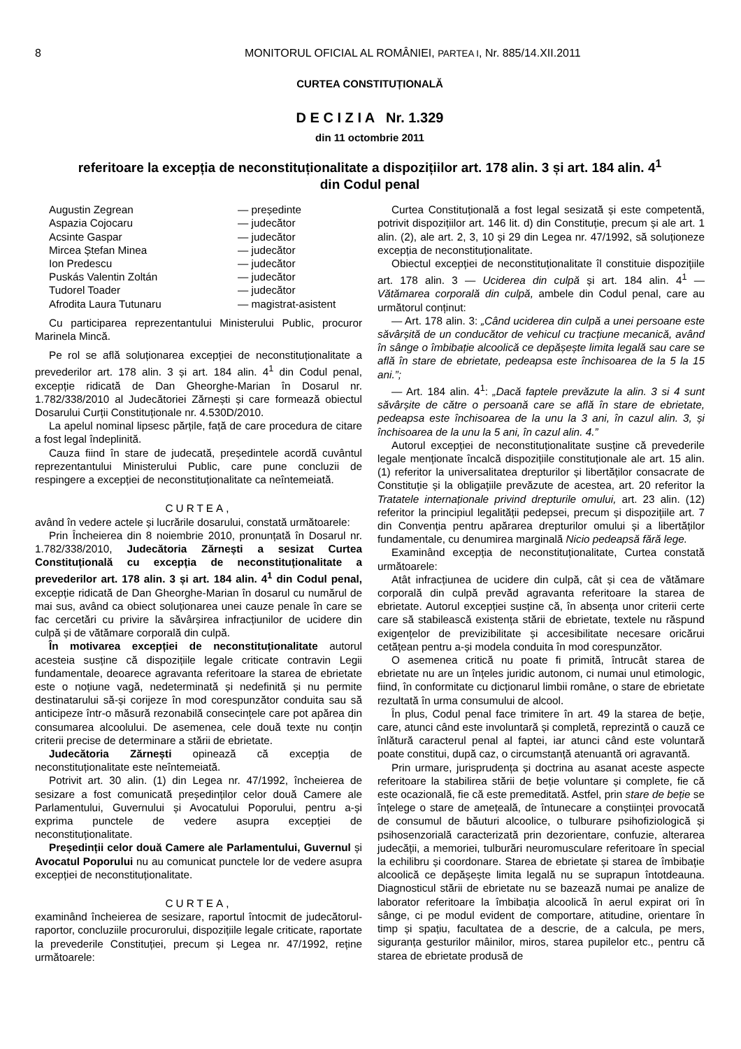8 MONITORUL OFICIAL AL ROMÂNIEI, PARTEA I, Nr. 885/14.XII.2011
CURTEA CONSTITUȚIONALĂ
D E C I Z I A Nr. 1.329
din 11 octombrie 2011
referitoare la excepția de neconstituționalitate a dispozițiilor art. 178 alin. 3 și art. 184 alin. 4<sup>1</sup>
din Codul penal
Augustin Zegrean — președinte Aspazia Cojocaru — judecător Acsinte Gaspar — judecător Mircea Ștefan Minea — judecător Ion Predescu — judecător Puskás Valentin Zoltán — judecător Tudorel Toader — judecător Afrodita Laura Tutunaru — magistrat-asistent
Cu participarea reprezentantului Ministerului Public, procuror Marinela Mincă.
Pe rol se află soluționarea excepției de neconstituționalitate a prevederilor art. 178 alin. 3 și art. 184 alin. 4<sup>1</sup> din Codul penal, excepție ridicată de Dan Gheorghe-Marian în Dosarul nr. 1.782/338/2010 al Judecătoriei Zărnești și care formează obiectul Dosarului Curții Constituționale nr. 4.530D/2010.
La apelul nominal lipsesc părțile, față de care procedura de citare a fost legal îndeplinită.
Cauza fiind în stare de judecată, președintele acordă cuvântul reprezentantului Ministerului Public, care pune concluzii de respingere a excepției de neconstituționalitate ca neîntemeiată.
CURTEA,
având în vedere actele și lucrările dosarului, constată următoarele:
Prin Încheierea din 8 noiembrie 2010, pronunțată în Dosarul nr. 1.782/338/2010, Judecătoria Zărnești a sesizat Curtea Constituțională cu excepția de neconstituționalitate a prevederilor art. 178 alin. 3 și art. 184 alin. 4<sup>1</sup> din Codul penal, excepție ridicată de Dan Gheorghe-Marian în dosarul cu numărul de mai sus, având ca obiect soluționarea unei cauze penale în care se fac cercetări cu privire la săvârșirea infracțiunilor de ucidere din culpă și de vătămare corporală din culpă.
În motivarea excepției de neconstituționalitate autorul acesteia susține că dispozițiile legale criticate contravin Legii fundamentale, deoarece agravanta referitoare la starea de ebrietate este o noțiune vagă, nedeterminată și nedefinită și nu permite destinatarului să-și corijeze în mod corespunzător conduita sau să anticipeze într-o măsură rezonabilă consecințele care pot apărea din consumarea alcoolului. De asemenea, cele două texte nu conțin criterii precise de determinare a stării de ebrietate.
Judecătoria Zărnești opinează că excepția de neconstituționalitate este neîntemeiată.
Potrivit art. 30 alin. (1) din Legea nr. 47/1992, încheierea de sesizare a fost comunicată președinților celor două Camere ale Parlamentului, Guvernului și Avocatului Poporului, pentru a-și exprima punctele de vedere asupra excepției de neconstituționalitate.
Președinții celor două Camere ale Parlamentului, Guvernul și Avocatul Poporului nu au comunicat punctele lor de vedere asupra excepției de neconstituționalitate.
CURTEA,
examinând încheierea de sesizare, raportul întocmit de judecătorul-raportor, concluziile procurorului, dispozițiile legale criticate, raportate la prevederile Constituției, precum și Legea nr. 47/1992, reține următoarele:
Curtea Constituțională a fost legal sesizată și este competentă, potrivit dispozițiilor art. 146 lit. d) din Constituție, precum și ale art. 1 alin. (2), ale art. 2, 3, 10 și 29 din Legea nr. 47/1992, să soluționeze excepția de neconstituționalitate.
Obiectul excepției de neconstituționalitate îl constituie dispozițiile art. 178 alin. 3 — Uciderea din culpă și art. 184 alin. 4<sup>1</sup> — Vătămarea corporală din culpă, ambele din Codul penal, care au următorul conținut:
— Art. 178 alin. 3: „Când uciderea din culpă a unei persoane este săvârșită de un conducător de vehicul cu tracțiune mecanică, având în sânge o îmbibație alcoolică ce depășește limita legală sau care se află în stare de ebrietate, pedeapsa este închisoarea de la 5 la 15 ani.”;
— Art. 184 alin. 4<sup>1</sup>: „Dacă faptele prevăzute la alin. 3 si 4 sunt săvârșite de către o persoană care se află în stare de ebrietate, pedeapsa este închisoarea de la unu la 3 ani, în cazul alin. 3, și închisoarea de la unu la 5 ani, în cazul alin. 4.”
Autorul excepției de neconstituționalitate susține că prevederile legale menționate încalcă dispozițiile constituționale ale art. 15 alin. (1) referitor la universalitatea drepturilor și libertăților consacrate de Constituție și la obligațiile prevăzute de acestea, art. 20 referitor la Tratatele internaționale privind drepturile omului, art. 23 alin. (12) referitor la principiul legalității pedepsei, precum și dispozițiile art. 7 din Convenția pentru apărarea drepturilor omului și a libertăților fundamentale, cu denumirea marginală Nicio pedeapsă fără lege.
Examinând excepția de neconstituționalitate, Curtea constată următoarele:
Atât infracțiunea de ucidere din culpă, cât și cea de vătămare corporală din culpă prevăd agravanta referitoare la starea de ebrietate. Autorul excepției susține că, în absența unor criterii certe care să stabilească existența stării de ebrietate, textele nu răspund exigențelor de previzibilitate și accesibilitate necesare oricărui cetățean pentru a-și modela conduita în mod corespunzător.
O asemenea critică nu poate fi primită, întrucât starea de ebrietate nu are un înțeles juridic autonom, ci numai unul etimologic, fiind, în conformitate cu dicționarul limbii române, o stare de ebrietate rezultată în urma consumului de alcool.
În plus, Codul penal face trimitere în art. 49 la starea de beție, care, atunci când este involuntară și completă, reprezintă o cauză ce înlătură caracterul penal al faptei, iar atunci când este voluntară poate constitui, după caz, o circumstanță atenuantă ori agravantă.
Prin urmare, jurisprudența și doctrina au asanat aceste aspecte referitoare la stabilirea stării de beție voluntare și complete, fie că este ocazională, fie că este premeditată. Astfel, prin stare de beție se înțelege o stare de amețeală, de întunecare a conștiinței provocată de consumul de băuturi alcoolice, o tulburare psihofiziologică și psihosenzorială caracterizată prin dezorientare, confuzie, alterarea judecății, a memoriei, tulburări neuromusculare referitoare în special la echilibru și coordonare. Starea de ebrietate și starea de îmbibație alcoolică ce depășește limita legală nu se suprapun întotdeauna. Diagnosticul stării de ebrietate nu se bazează numai pe analize de laborator referitoare la îmbibația alcoolică în aerul expirat ori în sânge, ci pe modul evident de comportare, atitudine, orientare în timp și spațiu, facultatea de a descrie, de a calcula, pe mers, siguranța gesturilor mâinilor, miros, starea pupilelor etc., pentru că starea de ebrietate produsă de